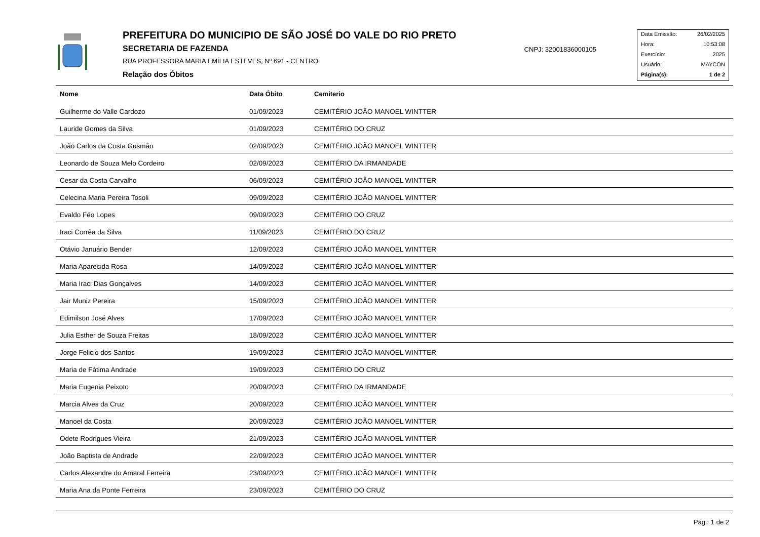PREFEITURA DO MUNICIPIO DE SÃO JOSÉ DO VALE DO RIO PRETO
SECRETARIA DE FAZENDA
RUA PROFESSORA MARIA EMÍLIA ESTEVES, Nº 691 - CENTRO
Relação dos Óbitos
CNPJ: 32001836000105
Data Emissão: 26/02/2025
Hora: 10:53:08
Exercício: 2025
Usuário: MAYCON
Página(s): 1 de 2
| Nome | Data Óbito | Cemiterio |
| --- | --- | --- |
| Guilherme do Valle Cardozo | 01/09/2023 | CEMITÉRIO JOÃO MANOEL WINTTER |
| Lauride Gomes da Silva | 01/09/2023 | CEMITÉRIO DO CRUZ |
| João Carlos da Costa Gusmão | 02/09/2023 | CEMITÉRIO JOÃO MANOEL WINTTER |
| Leonardo de Souza Melo Cordeiro | 02/09/2023 | CEMITÉRIO DA IRMANDADE |
| Cesar da Costa Carvalho | 06/09/2023 | CEMITÉRIO JOÃO MANOEL WINTTER |
| Celecina Maria Pereira Tosoli | 09/09/2023 | CEMITÉRIO JOÃO MANOEL WINTTER |
| Evaldo Féo Lopes | 09/09/2023 | CEMITÉRIO DO CRUZ |
| Iraci Corrêa da Silva | 11/09/2023 | CEMITÉRIO DO CRUZ |
| Otávio Januário Bender | 12/09/2023 | CEMITÉRIO JOÃO MANOEL WINTTER |
| Maria Aparecida Rosa | 14/09/2023 | CEMITÉRIO JOÃO MANOEL WINTTER |
| Maria Iraci Dias Gonçalves | 14/09/2023 | CEMITÉRIO JOÃO MANOEL WINTTER |
| Jair Muniz Pereira | 15/09/2023 | CEMITÉRIO JOÃO MANOEL WINTTER |
| Edimilson José Alves | 17/09/2023 | CEMITÉRIO JOÃO MANOEL WINTTER |
| Julia Esther de Souza Freitas | 18/09/2023 | CEMITÉRIO JOÃO MANOEL WINTTER |
| Jorge Felicio dos Santos | 19/09/2023 | CEMITÉRIO JOÃO MANOEL WINTTER |
| Maria de Fátima Andrade | 19/09/2023 | CEMITÉRIO DO CRUZ |
| Maria Eugenia Peixoto | 20/09/2023 | CEMITÉRIO DA IRMANDADE |
| Marcia Alves da Cruz | 20/09/2023 | CEMITÉRIO JOÃO MANOEL WINTTER |
| Manoel da Costa | 20/09/2023 | CEMITÉRIO JOÃO MANOEL WINTTER |
| Odete Rodrigues Vieira | 21/09/2023 | CEMITÉRIO JOÃO MANOEL WINTTER |
| João Baptista de Andrade | 22/09/2023 | CEMITÉRIO JOÃO MANOEL WINTTER |
| Carlos Alexandre do Amaral Ferreira | 23/09/2023 | CEMITÉRIO JOÃO MANOEL WINTTER |
| Maria Ana da Ponte Ferreira | 23/09/2023 | CEMITÉRIO DO CRUZ |
Pág.: 1 de 2